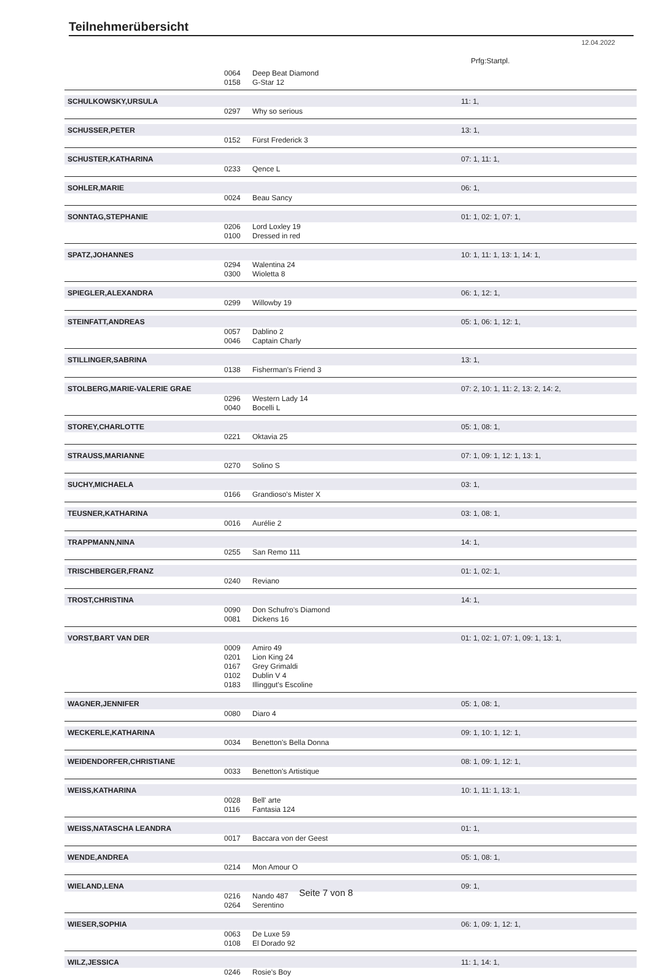Teilnehmerübersicht
12.04.2022
Prfg:Startpl.
| | 0064 | Deep Beat Diamond | |
| | 0158 | G-Star 12 | |
| SCHULKOWSKY,URSULA | | | 11: 1, |
| | 0297 | Why so serious | |
| SCHUSSER,PETER | | | 13: 1, |
| | 0152 | Fürst Frederick 3 | |
| SCHUSTER,KATHARINA | | | 07: 1, 11: 1, |
| | 0233 | Qence L | |
| SOHLER,MARIE | | | 06: 1, |
| | 0024 | Beau Sancy | |
| SONNTAG,STEPHANIE | | | 01: 1, 02: 1, 07: 1, |
| | 0206 | Lord Loxley 19 | |
| | 0100 | Dressed in red | |
| SPATZ,JOHANNES | | | 10: 1, 11: 1, 13: 1, 14: 1, |
| | 0294 | Walentina 24 | |
| | 0300 | Wioletta 8 | |
| SPIEGLER,ALEXANDRA | | | 06: 1, 12: 1, |
| | 0299 | Willowby 19 | |
| STEINFATT,ANDREAS | | | 05: 1, 06: 1, 12: 1, |
| | 0057 | Dablino 2 | |
| | 0046 | Captain Charly | |
| STILLINGER,SABRINA | | | 13: 1, |
| | 0138 | Fisherman's Friend 3 | |
| STOLBERG,MARIE-VALERIE GRAE | | | 07: 2, 10: 1, 11: 2, 13: 2, 14: 2, |
| | 0296 | Western Lady 14 | |
| | 0040 | Bocelli L | |
| STOREY,CHARLOTTE | | | 05: 1, 08: 1, |
| | 0221 | Oktavia 25 | |
| STRAUSS,MARIANNE | | | 07: 1, 09: 1, 12: 1, 13: 1, |
| | 0270 | Solino S | |
| SUCHY,MICHAELA | | | 03: 1, |
| | 0166 | Grandioso's Mister X | |
| TEUSNER,KATHARINA | | | 03: 1, 08: 1, |
| | 0016 | Aurélie 2 | |
| TRAPPMANN,NINA | | | 14: 1, |
| | 0255 | San Remo 111 | |
| TRISCHBERGER,FRANZ | | | 01: 1, 02: 1, |
| | 0240 | Reviano | |
| TROST,CHRISTINA | | | 14: 1, |
| | 0090 | Don Schufro's Diamond | |
| | 0081 | Dickens 16 | |
| VORST,BART VAN DER | | | 01: 1, 02: 1, 07: 1, 09: 1, 13: 1, |
| | 0009 | Amiro 49 | |
| | 0201 | Lion King 24 | |
| | 0167 | Grey Grimaldi | |
| | 0102 | Dublin V 4 | |
| | 0183 | Illinggut's Escoline | |
| WAGNER,JENNIFER | | | 05: 1, 08: 1, |
| | 0080 | Diaro 4 | |
| WECKERLE,KATHARINA | | | 09: 1, 10: 1, 12: 1, |
| | 0034 | Benetton's Bella Donna | |
| WEIDENDORFER,CHRISTIANE | | | 08: 1, 09: 1, 12: 1, |
| | 0033 | Benetton's Artistique | |
| WEISS,KATHARINA | | | 10: 1, 11: 1, 13: 1, |
| | 0028 | Bell' arte | |
| | 0116 | Fantasia 124 | |
| WEISS,NATASCHA LEANDRA | | | 01: 1, |
| | 0017 | Baccara von der Geest | |
| WENDE,ANDREA | | | 05: 1, 08: 1, |
| | 0214 | Mon Amour O | |
| WIELAND,LENA | | | 09: 1, |
| | 0216 | Nando 487 | |
| | 0264 | Serentino | |
| WIESER,SOPHIA | | | 06: 1, 09: 1, 12: 1, |
| | 0063 | De Luxe 59 | |
| | 0108 | El Dorado 92 | |
| WILZ,JESSICA | | | 11: 1, 14: 1, |
| | 0246 | Rosie's Boy | |
Seite 7 von 8